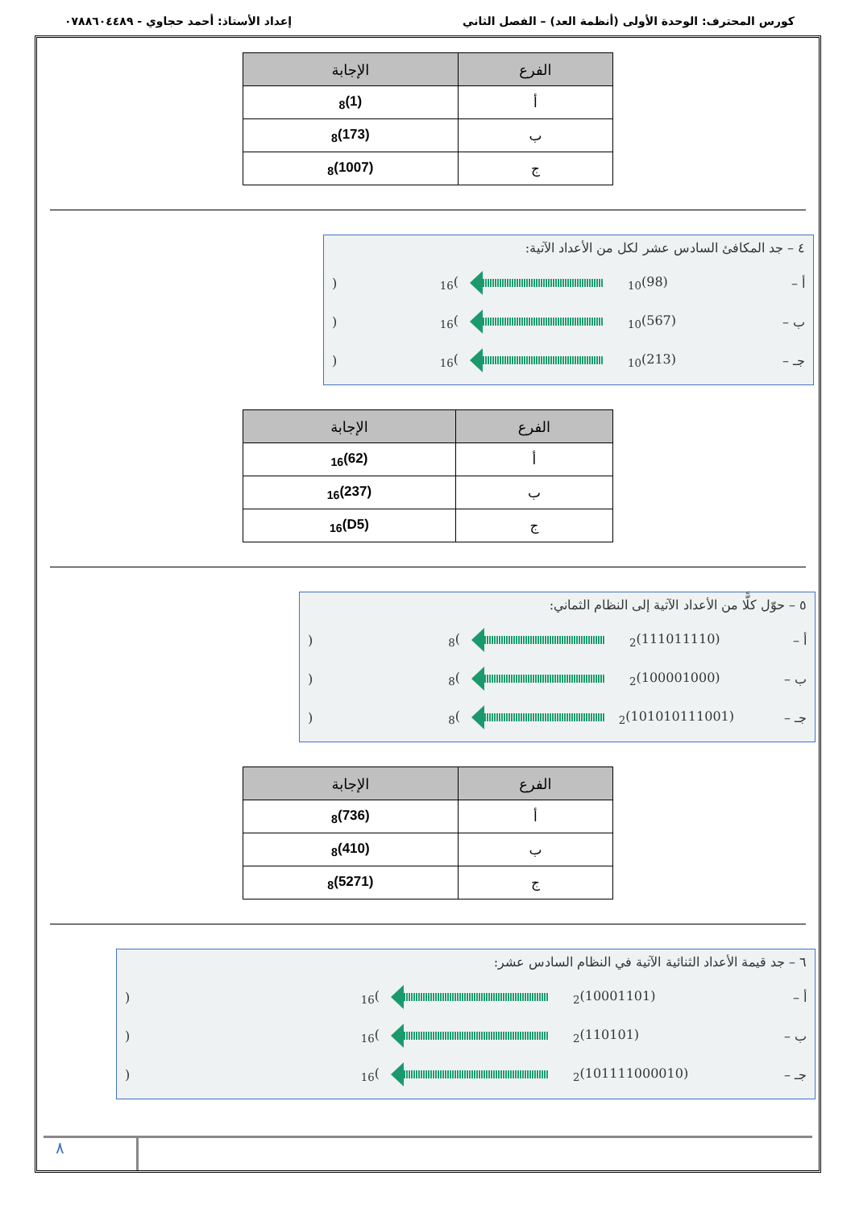كورس المحترف: الوحدة الأولى (أنظمة العد) – الفصل الثاني إعداد الأستاذ: أحمد حجاوي - ٠٧٨٨٦٠٤٤٨٩
| الفرع | الإجابة |
| --- | --- |
| أ | (1)<sub>8</sub> |
| ب | (173)<sub>8</sub> |
| ج | (1007)<sub>8</sub> |
٤ – جد المكافئ السادس عشر لكل من الأعداد الآتية:
أ – (98)<sub>10</sub> )<sub>16</sub> (
ب – (567)<sub>10</sub> )<sub>16</sub> (
جـ – (213)<sub>10</sub> )<sub>16</sub> (
| الفرع | الإجابة |
| --- | --- |
| أ | (62)<sub>16</sub> |
| ب | (237)<sub>16</sub> |
| ج | (D5)<sub>16</sub> |
٥ – حوّل كلًّا من الأعداد الآتية إلى النظام الثماني:
أ – (111011110)<sub>2</sub> )<sub>8</sub> (
ب – (100001000)<sub>2</sub> )<sub>8</sub> (
جـ – (101010111001)<sub>2</sub> )<sub>8</sub> (
| الفرع | الإجابة |
| --- | --- |
| أ | (736)<sub>8</sub> |
| ب | (410)<sub>8</sub> |
| ج | (5271)<sub>8</sub> |
٦ – جد قيمة الأعداد الثنائية الآتية في النظام السادس عشر:
أ – (10001101)<sub>2</sub> )<sub>16</sub> (
ب – (110101)<sub>2</sub> )<sub>16</sub> (
جـ – (101111000010)<sub>2</sub> )<sub>16</sub> (
٨